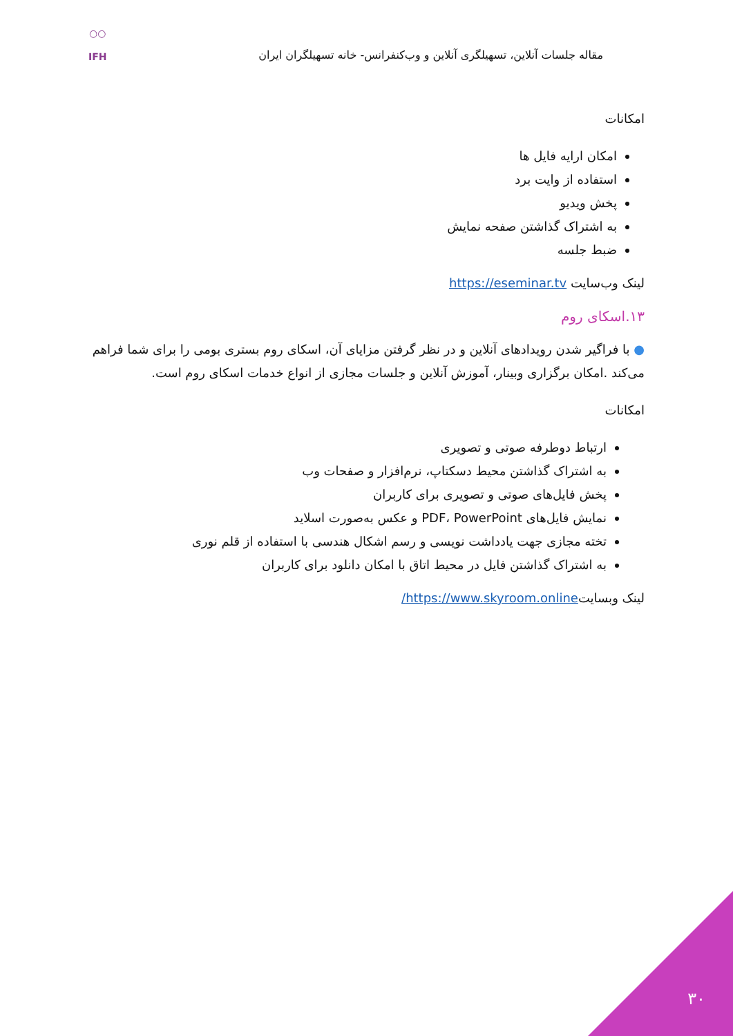مقاله جلسات آنلاین، تسهیلگری آنلاین و وب‌کنفرانس- خانه تسهیلگران ایران
○○
IFH
امکانات
امکان ارایه فایل ها
استفاده از وایت برد
پخش ویدیو
به اشتراک گذاشتن صفحه نمایش
ضبط جلسه
لینک وب‌سایت https://eseminar.tv
۱۳.اسکای روم
● با فراگیر شدن رویدادهای آنلاین و در نظر گرفتن مزایای آن، اسکای روم بستری بومی را برای شما فراهم می‌کند .امکان برگزاری وبینار، آموزش آنلاین و جلسات مجازی از انواع خدمات اسکای روم است.
امکانات
ارتباط دوطرفه صوتی و تصویری
به اشتراک گذاشتن محیط دسکتاپ، نرم‌افزار و صفحات وب
پخش فایل‌های صوتی و تصویری برای کاربران
نمایش فایل‌های PDF، PowerPoint و عکس به‌صورت اسلاید
تخته مجازی جهت یادداشت نویسی و رسم اشکال هندسی با استفاده از قلم نوری
به اشتراک گذاشتن فایل در محیط اتاق با امکان دانلود برای کاربران
لینک وبسایتhttps://www.skyroom.online/
۳۰